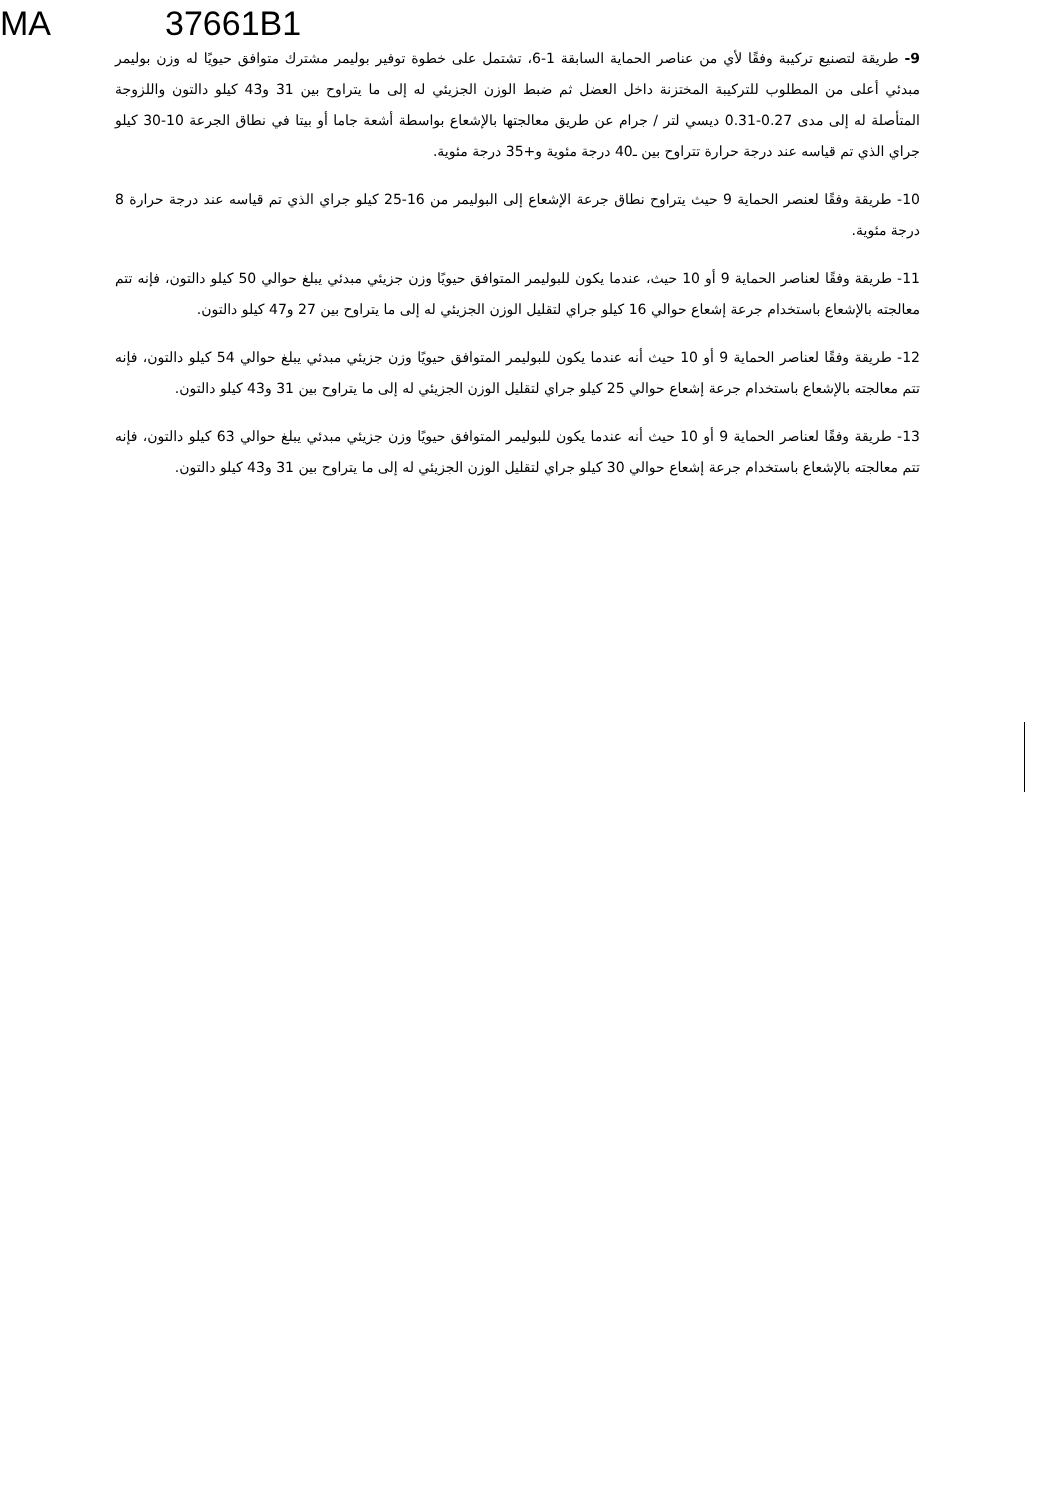MA 37661B1
9- طريقة لتصنيع تركيبة وفقًا لأي من عناصر الحماية السابقة 1-6، تشتمل على خطوة توفير بوليمر مشترك متوافق حيويًا له وزن بوليمر مبدئي أعلى من المطلوب للتركيبة المختزنة داخل العضل ثم ضبط الوزن الجزيئي له إلى ما يتراوح بين 31 و43 كيلو دالتون واللزوجة المتأصلة له إلى مدى 0.27-0.31 ديسي لتر / جرام عن طريق معالجتها بالإشعاع بواسطة أشعة جاما أو بيتا في نطاق الجرعة 10-30 كيلو جراي الذي تم قياسه عند درجة حرارة تتراوح بين ـ40 درجة مئوية و+35 درجة مئوية.
10- طريقة وفقًا لعنصر الحماية 9 حيث يتراوح نطاق جرعة الإشعاع إلى البوليمر من 16-25 كيلو جراي الذي تم قياسه عند درجة حرارة 8 درجة مئوية.
11- طريقة وفقًا لعناصر الحماية 9 أو 10 حيث، عندما يكون للبوليمر المتوافق حيويًا وزن جزيئي مبدئي يبلغ حوالي 50 كيلو دالتون، فإنه تتم معالجته بالإشعاع باستخدام جرعة إشعاع حوالي 16 كيلو جراي لتقليل الوزن الجزيئي له إلى ما يتراوح بين 27 و47 كيلو دالتون.
12- طريقة وفقًا لعناصر الحماية 9 أو 10 حيث أنه عندما يكون للبوليمر المتوافق حيويًا وزن جزيئي مبدئي يبلغ حوالي 54 كيلو دالتون، فإنه تتم معالجته بالإشعاع باستخدام جرعة إشعاع حوالي 25 كيلو جراي لتقليل الوزن الجزيئي له إلى ما يتراوح بين 31 و43 كيلو دالتون.
13- طريقة وفقًا لعناصر الحماية 9 أو 10 حيث أنه عندما يكون للبوليمر المتوافق حيويًا وزن جزيئي مبدئي يبلغ حوالي 63 كيلو دالتون، فإنه تتم معالجته بالإشعاع باستخدام جرعة إشعاع حوالي 30 كيلو جراي لتقليل الوزن الجزيئي له إلى ما يتراوح بين 31 و43 كيلو دالتون.